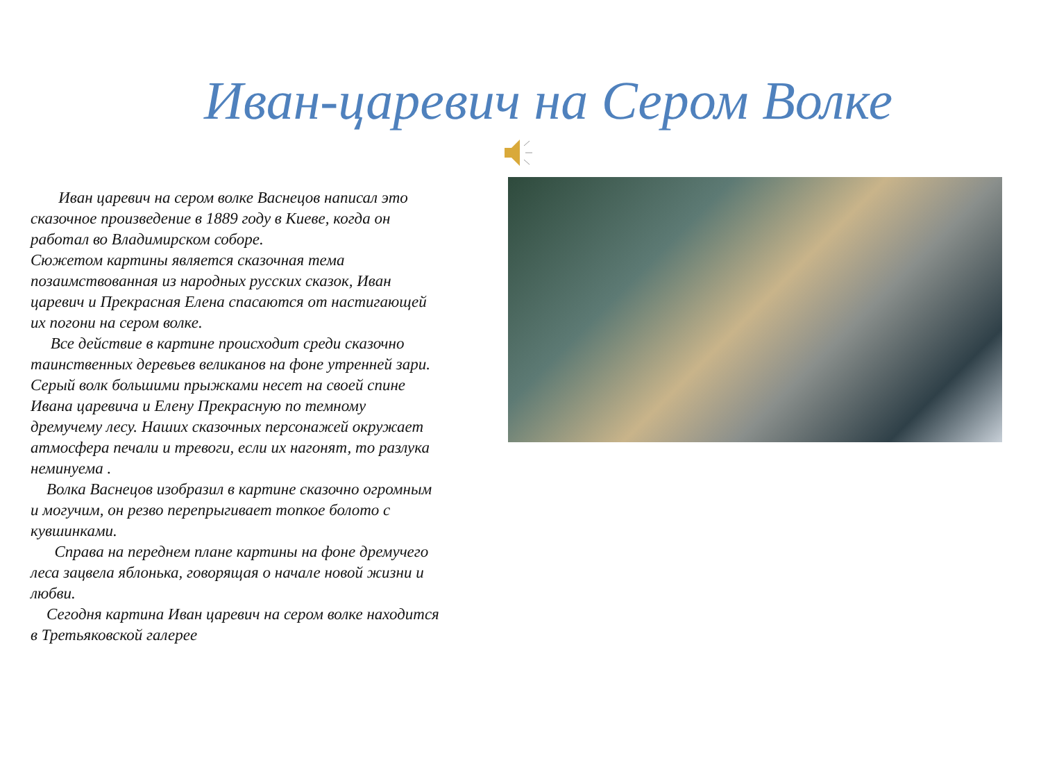Иван-царевич на Сером Волке
Иван царевич на сером волке Васнецов написал это сказочное произведение в 1889 году в Киеве, когда он работал во Владимирском соборе.
Сюжетом картины является сказочная тема позаимствованная из народных русских сказок, Иван царевич и Прекрасная Елена спасаются от настигающей их погони на сером волке.
Все действие в картине происходит среди сказочно таинственных деревьев великанов на фоне утренней зари. Серый волк большими прыжками несет на своей спине Ивана царевича и Елену Прекрасную по темному дремучему лесу. Наших сказочных персонажей окружает атмосфера печали и тревоги, если их нагонят, то разлука неминуема .
Волка Васнецов изобразил в картине сказочно огромным и могучим, он резво перепрыгивает топкое болото с кувшинками.
Справа на переднем плане картины на фоне дремучего леса зацвела яблонька, говорящая о начале новой жизни и любви.
Сегодня картина Иван царевич на сером волке находится в Третьяковской галерее